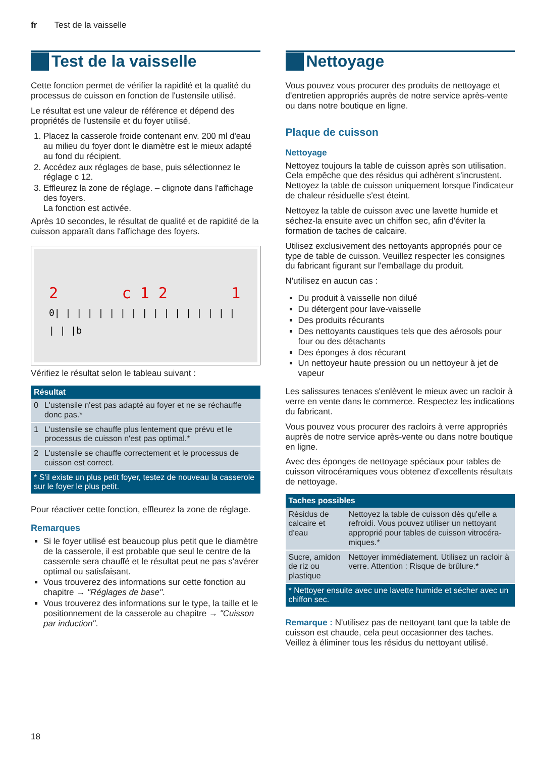fr Test de la vaisselle
Test de la vaisselle
Cette fonction permet de vérifier la rapidité et la qualité du processus de cuisson en fonction de l'ustensile utilisé.
Le résultat est une valeur de référence et dépend des propriétés de l'ustensile et du foyer utilisé.
1. Placez la casserole froide contenant env. 200 ml d'eau au milieu du foyer dont le diamètre est le mieux adapté au fond du récipient.
2. Accédez aux réglages de base, puis sélectionnez le réglage c 12.
3. Effleurez la zone de réglage. – clignote dans l'affichage des foyers.
La fonction est activée.
Après 10 secondes, le résultat de qualité et de rapidité de la cuisson apparaît dans l'affichage des foyers.
2 c 1 2 1
0| | | | | | | | | | | | | | | | | | | |b
Vérifiez le résultat selon le tableau suivant :
| Résultat | |
| --- | --- |
| 0 | L'ustensile n'est pas adapté au foyer et ne se réchauffe donc pas.* |
| 1 | L'ustensile se chauffe plus lentement que prévu et le processus de cuisson n'est pas optimal.* |
| 2 | L'ustensile se chauffe correctement et le processus de cuisson est correct. |
| * S'il existe un plus petit foyer, testez de nouveau la casserole sur le foyer le plus petit. | |
Pour réactiver cette fonction, effleurez la zone de réglage.
Remarques
Si le foyer utilisé est beaucoup plus petit que le diamètre de la casserole, il est probable que seul le centre de la casserole sera chauffé et le résultat peut ne pas s'avérer optimal ou satisfaisant.
Vous trouverez des informations sur cette fonction au chapitre → "Réglages de base".
Vous trouverez des informations sur le type, la taille et le positionnement de la casserole au chapitre → "Cuisson par induction".
Nettoyage
Vous pouvez vous procurer des produits de nettoyage et d'entretien appropriés auprès de notre service après-vente ou dans notre boutique en ligne.
Plaque de cuisson
Nettoyage
Nettoyez toujours la table de cuisson après son utilisation. Cela empêche que des résidus qui adhèrent s'incrustent. Nettoyez la table de cuisson uniquement lorsque l'indicateur de chaleur résiduelle s'est éteint.
Nettoyez la table de cuisson avec une lavette humide et séchez-la ensuite avec un chiffon sec, afin d'éviter la formation de taches de calcaire.
Utilisez exclusivement des nettoyants appropriés pour ce type de table de cuisson. Veuillez respecter les consignes du fabricant figurant sur l'emballage du produit.
N'utilisez en aucun cas :
Du produit à vaisselle non dilué
Du détergent pour lave-vaisselle
Des produits récurants
Des nettoyants caustiques tels que des aérosols pour four ou des détachants
Des éponges à dos récurant
Un nettoyeur haute pression ou un nettoyeur à jet de vapeur
Les salissures tenaces s'enlèvent le mieux avec un racloir à verre en vente dans le commerce. Respectez les indications du fabricant.
Vous pouvez vous procurer des racloirs à verre appropriés auprès de notre service après-vente ou dans notre boutique en ligne.
Avec des éponges de nettoyage spéciaux pour tables de cuisson vitrocéramiques vous obtenez d'excellents résultats de nettoyage.
| Taches possibles | |
| --- | --- |
| Résidus de calcaire et d'eau | Nettoyez la table de cuisson dès qu'elle a refroidi. Vous pouvez utiliser un nettoyant approprié pour tables de cuisson vitrocéra-miques.* |
| Sucre, amidon de riz ou plastique | Nettoyer immédiatement. Utilisez un racloir à verre. Attention : Risque de brûlure.* |
| * Nettoyer ensuite avec une lavette humide et sécher avec un chiffon sec. | |
Remarque : N'utilisez pas de nettoyant tant que la table de cuisson est chaude, cela peut occasionner des taches. Veillez à éliminer tous les résidus du nettoyant utilisé.
18